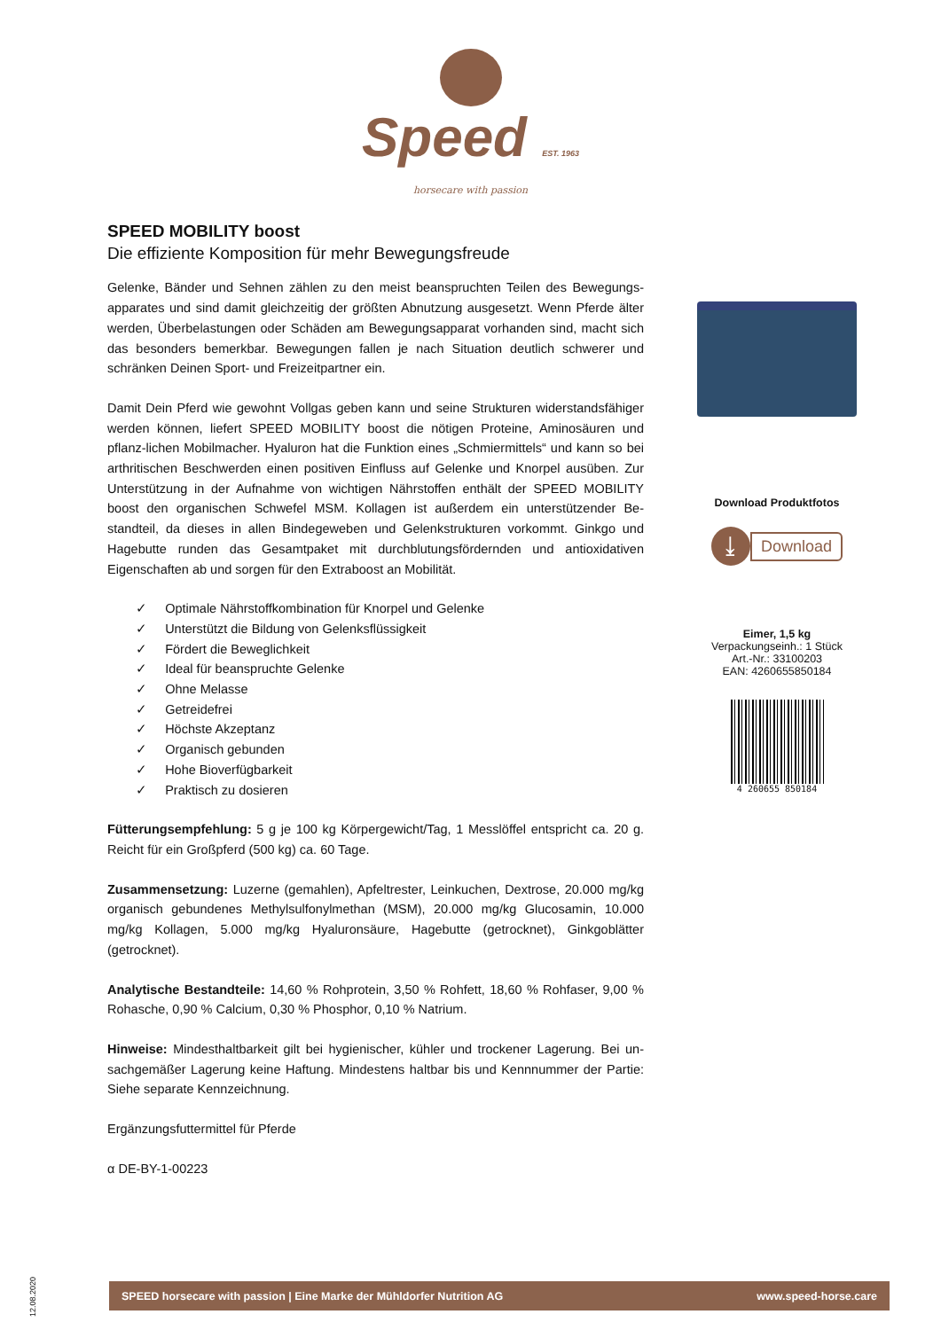Speed EST. 1963
horsecare with passion
SPEED MOBILITY boost
Die effiziente Komposition für mehr Bewegungsfreude
Gelenke, Bänder und Sehnen zählen zu den meist beanspruchten Teilen des Bewegungs-apparates und sind damit gleichzeitig der größten Abnutzung ausgesetzt. Wenn Pferde älter werden, Überbelastungen oder Schäden am Bewegungsapparat vorhanden sind, macht sich das besonders bemerkbar. Bewegungen fallen je nach Situation deutlich schwerer und schränken Deinen Sport- und Freizeitpartner ein.
Damit Dein Pferd wie gewohnt Vollgas geben kann und seine Strukturen widerstandsfähiger werden können, liefert SPEED MOBILITY boost die nötigen Proteine, Aminosäuren und pflanz-lichen Mobilmacher. Hyaluron hat die Funktion eines „Schmiermittels“ und kann so bei arthritischen Beschwerden einen positiven Einfluss auf Gelenke und Knorpel ausüben. Zur Unterstützung in der Aufnahme von wichtigen Nährstoffen enthält der SPEED MOBILITY boost den organischen Schwefel MSM. Kollagen ist außerdem ein unterstützender Be-standteil, da dieses in allen Bindegeweben und Gelenkstrukturen vorkommt. Ginkgo und Hagebutte runden das Gesamtpaket mit durchblutungsfördernden und antioxidativen Eigenschaften ab und sorgen für den Extraboost an Mobilität.
✓ Optimale Nährstoffkombination für Knorpel und Gelenke
✓ Unterstützt die Bildung von Gelenksflüssigkeit
✓ Fördert die Beweglichkeit
✓ Ideal für beanspruchte Gelenke
✓ Ohne Melasse
✓ Getreidefrei
✓ Höchste Akzeptanz
✓ Organisch gebunden
✓ Hohe Bioverfügbarkeit
✓ Praktisch zu dosieren
Fütterungsempfehlung: 5 g je 100 kg Körpergewicht/Tag, 1 Messlöffel entspricht ca. 20 g. Reicht für ein Großpferd (500 kg) ca. 60 Tage.
Zusammensetzung: Luzerne (gemahlen), Apfeltrester, Leinkuchen, Dextrose, 20.000 mg/kg organisch gebundenes Methylsulfonylmethan (MSM), 20.000 mg/kg Glucosamin, 10.000 mg/kg Kollagen, 5.000 mg/kg Hyaluronsäure, Hagebutte (getrocknet), Ginkgoblätter (getrocknet).
Analytische Bestandteile: 14,60 % Rohprotein, 3,50 % Rohfett, 18,60 % Rohfaser, 9,00 % Rohasche, 0,90 % Calcium, 0,30 % Phosphor, 0,10 % Natrium.
Hinweise: Mindesthaltbarkeit gilt bei hygienischer, kühler und trockener Lagerung. Bei un-sachgemäßer Lagerung keine Haftung. Mindestens haltbar bis und Kennnummer der Partie: Siehe separate Kennzeichnung.
Ergänzungsfuttermittel für Pferde
α DE-BY-1-00223
Download Produktfotos
⤓ Download
Eimer, 1,5 kg
Verpackungseinh.: 1 Stück
Art.-Nr.: 33100203
EAN: 4260655850184
4 260655 850184
12.08.2020
SPEED horsecare with passion | Eine Marke der Mühldorfer Nutrition AG www.speed-horse.care